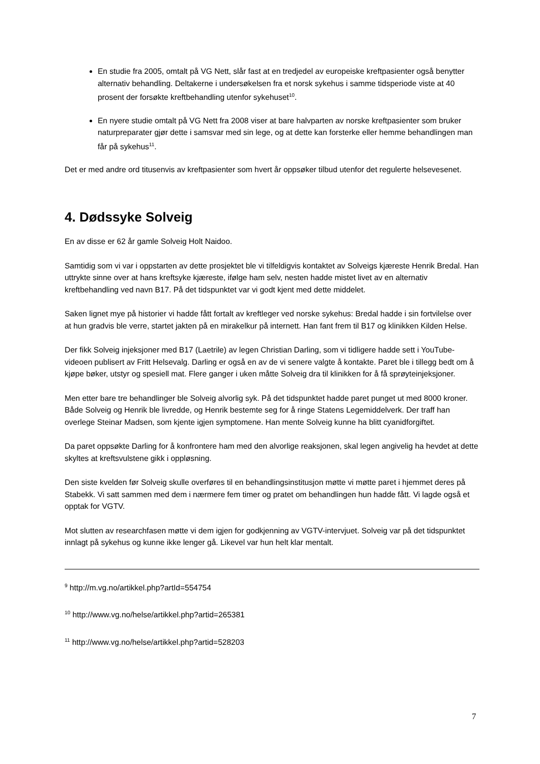En studie fra 2005, omtalt på VG Nett, slår fast at en tredjedel av europeiske kreftpasienter også benytter alternativ behandling. Deltakerne i undersøkelsen fra et norsk sykehus i samme tidsperiode viste at 40 prosent der forsøkte kreftbehandling utenfor sykehuset<sup>10</sup>.
En nyere studie omtalt på VG Nett fra 2008 viser at bare halvparten av norske kreftpasienter som bruker naturpreparater gjør dette i samsvar med sin lege, og at dette kan forsterke eller hemme behandlingen man får på sykehus<sup>11</sup>.
Det er med andre ord titusenvis av kreftpasienter som hvert år oppsøker tilbud utenfor det regulerte helsevesenet.
4. Dødssyke Solveig
En av disse er 62 år gamle Solveig Holt Naidoo.
Samtidig som vi var i oppstarten av dette prosjektet ble vi tilfeldigvis kontaktet av Solveigs kjæreste Henrik Bredal. Han uttrykte sinne over at hans kreftsyke kjæreste, ifølge ham selv, nesten hadde mistet livet av en alternativ kreftbehandling ved navn B17. På det tidspunktet var vi godt kjent med dette middelet.
Saken lignet mye på historier vi hadde fått fortalt av kreftleger ved norske sykehus: Bredal hadde i sin fortvilelse over at hun gradvis ble verre, startet jakten på en mirakelkur på internett. Han fant frem til B17 og klinikken Kilden Helse.
Der fikk Solveig injeksjoner med B17 (Laetrile) av legen Christian Darling, som vi tidligere hadde sett i YouTube-videoen publisert av Fritt Helsevalg. Darling er også en av de vi senere valgte å kontakte. Paret ble i tillegg bedt om å kjøpe bøker, utstyr og spesiell mat. Flere ganger i uken måtte Solveig dra til klinikken for å få sprøyteinjeksjoner.
Men etter bare tre behandlinger ble Solveig alvorlig syk. På det tidspunktet hadde paret punget ut med 8000 kroner. Både Solveig og Henrik ble livredde, og Henrik bestemte seg for å ringe Statens Legemiddelverk. Der traff han overlege Steinar Madsen, som kjente igjen symptomene. Han mente Solveig kunne ha blitt cyanidforgiftet.
Da paret oppsøkte Darling for å konfrontere ham med den alvorlige reaksjonen, skal legen angivelig ha hevdet at dette skyltes at kreftsvulstene gikk i oppløsning.
Den siste kvelden før Solveig skulle overføres til en behandlingsinstitusjon møtte vi møtte paret i hjemmet deres på Stabekk. Vi satt sammen med dem i nærmere fem timer og pratet om behandlingen hun hadde fått. Vi lagde også et opptak for VGTV.
Mot slutten av researchfasen møtte vi dem igjen for godkjenning av VGTV-intervjuet. Solveig var på det tidspunktet innlagt på sykehus og kunne ikke lenger gå. Likevel var hun helt klar mentalt.
<sup>9</sup> http://m.vg.no/artikkel.php?artId=554754
<sup>10</sup> http://www.vg.no/helse/artikkel.php?artid=265381
<sup>11</sup> http://www.vg.no/helse/artikkel.php?artid=528203
7